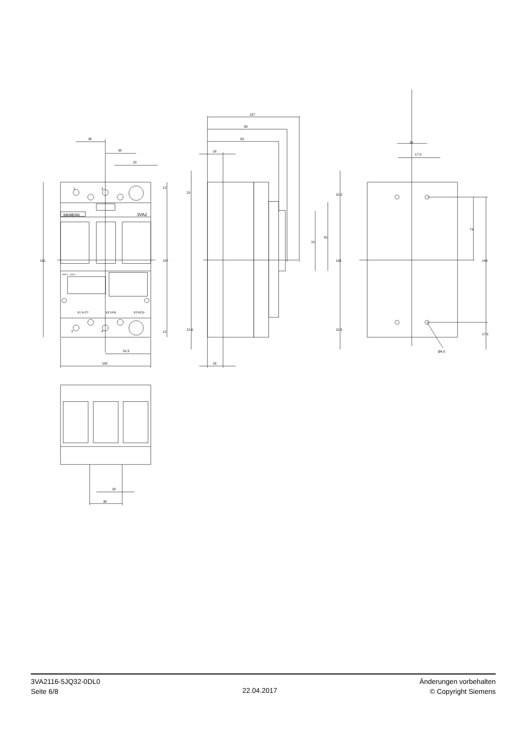35
35
20
1
3
SIEMENS
3VA2
3VA21..-.JQ32-....
X1 N-CT
X2 EFB
X3 RCD
2
4
181
157
12
12
52.5
105
107
93
83
18
18
23
22.6
22.5
22.5
70
81
136
35
17.5
73
146
17.5
Ø4.5
19
38
3VA2116-5JQ32-0DL0
Seite 6/8
22.04.2017
Änderungen vorbehalten
© Copyright Siemens